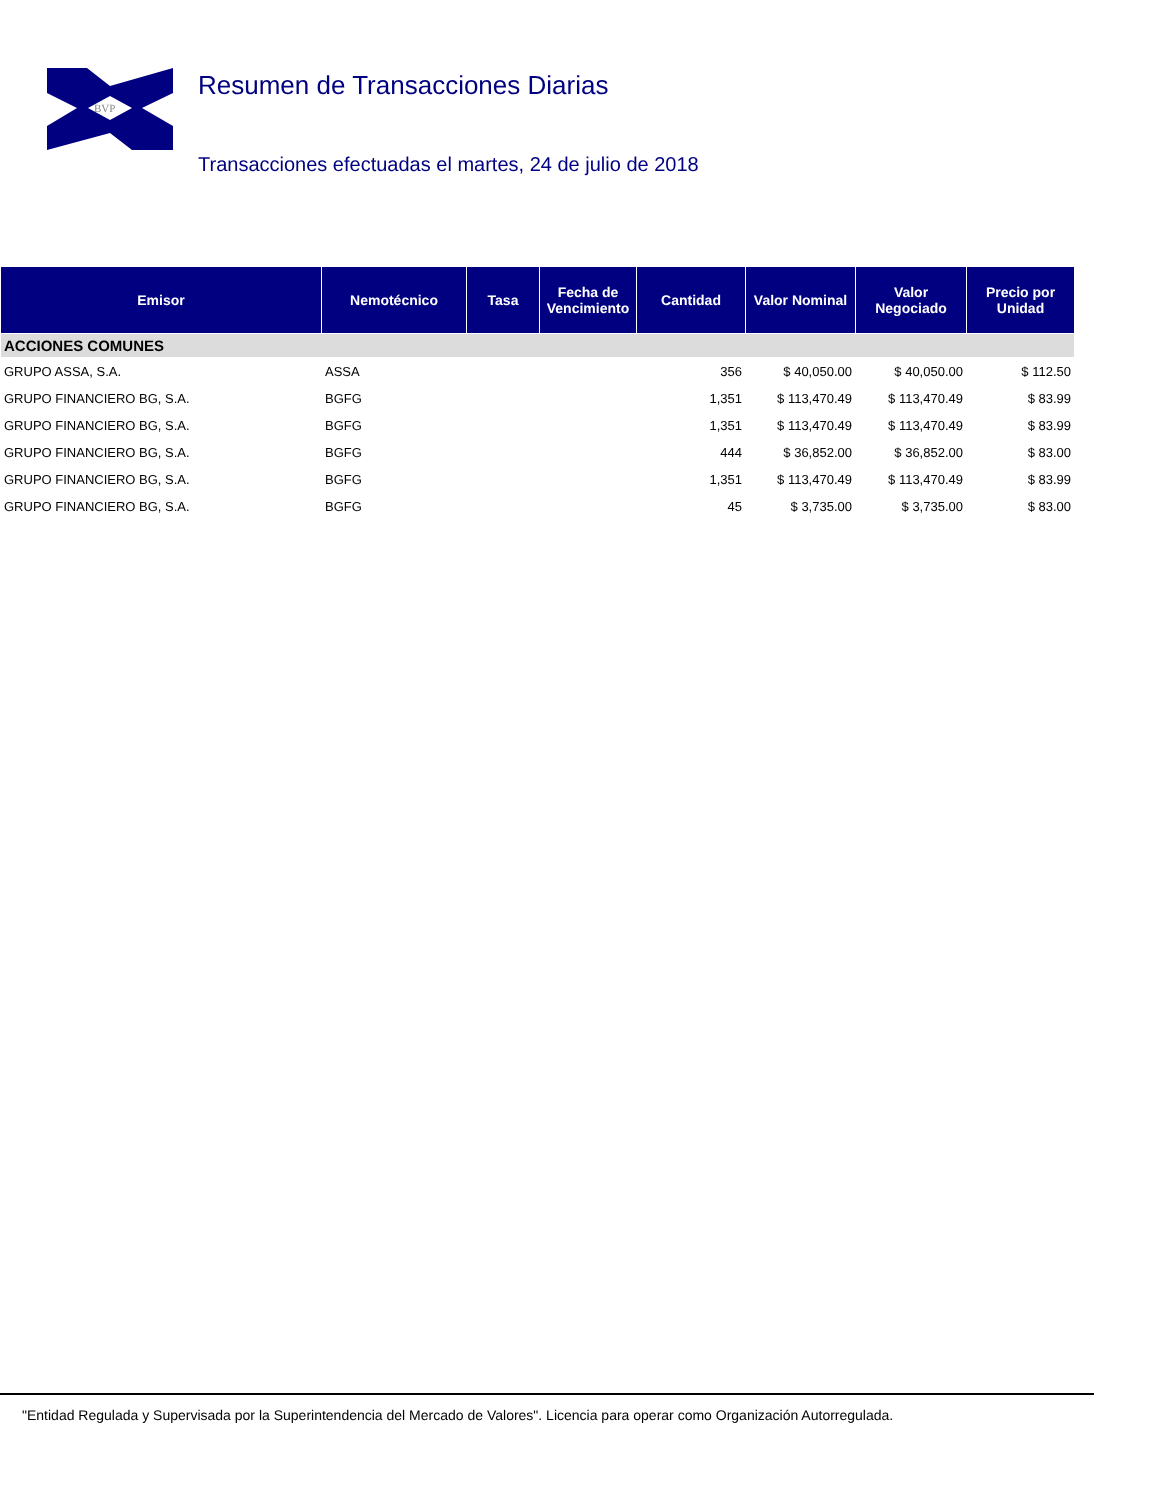BVP
Resumen de Transacciones Diarias
Transacciones efectuadas el martes, 24 de julio de 2018
| Emisor | Nemotécnico | Tasa | Fecha de Vencimiento | Cantidad | Valor Nominal | Valor Negociado | Precio por Unidad |
| --- | --- | --- | --- | --- | --- | --- | --- |
| ACCIONES COMUNES | | | | | | | |
| GRUPO ASSA, S.A. | ASSA | | | 356 | $ 40,050.00 | $ 40,050.00 | $ 112.50 |
| GRUPO FINANCIERO BG, S.A. | BGFG | | | 1,351 | $ 113,470.49 | $ 113,470.49 | $ 83.99 |
| GRUPO FINANCIERO BG, S.A. | BGFG | | | 1,351 | $ 113,470.49 | $ 113,470.49 | $ 83.99 |
| GRUPO FINANCIERO BG, S.A. | BGFG | | | 444 | $ 36,852.00 | $ 36,852.00 | $ 83.00 |
| GRUPO FINANCIERO BG, S.A. | BGFG | | | 1,351 | $ 113,470.49 | $ 113,470.49 | $ 83.99 |
| GRUPO FINANCIERO BG, S.A. | BGFG | | | 45 | $ 3,735.00 | $ 3,735.00 | $ 83.00 |
"Entidad Regulada y Supervisada por la Superintendencia del Mercado de Valores". Licencia para operar como Organización Autorregulada.